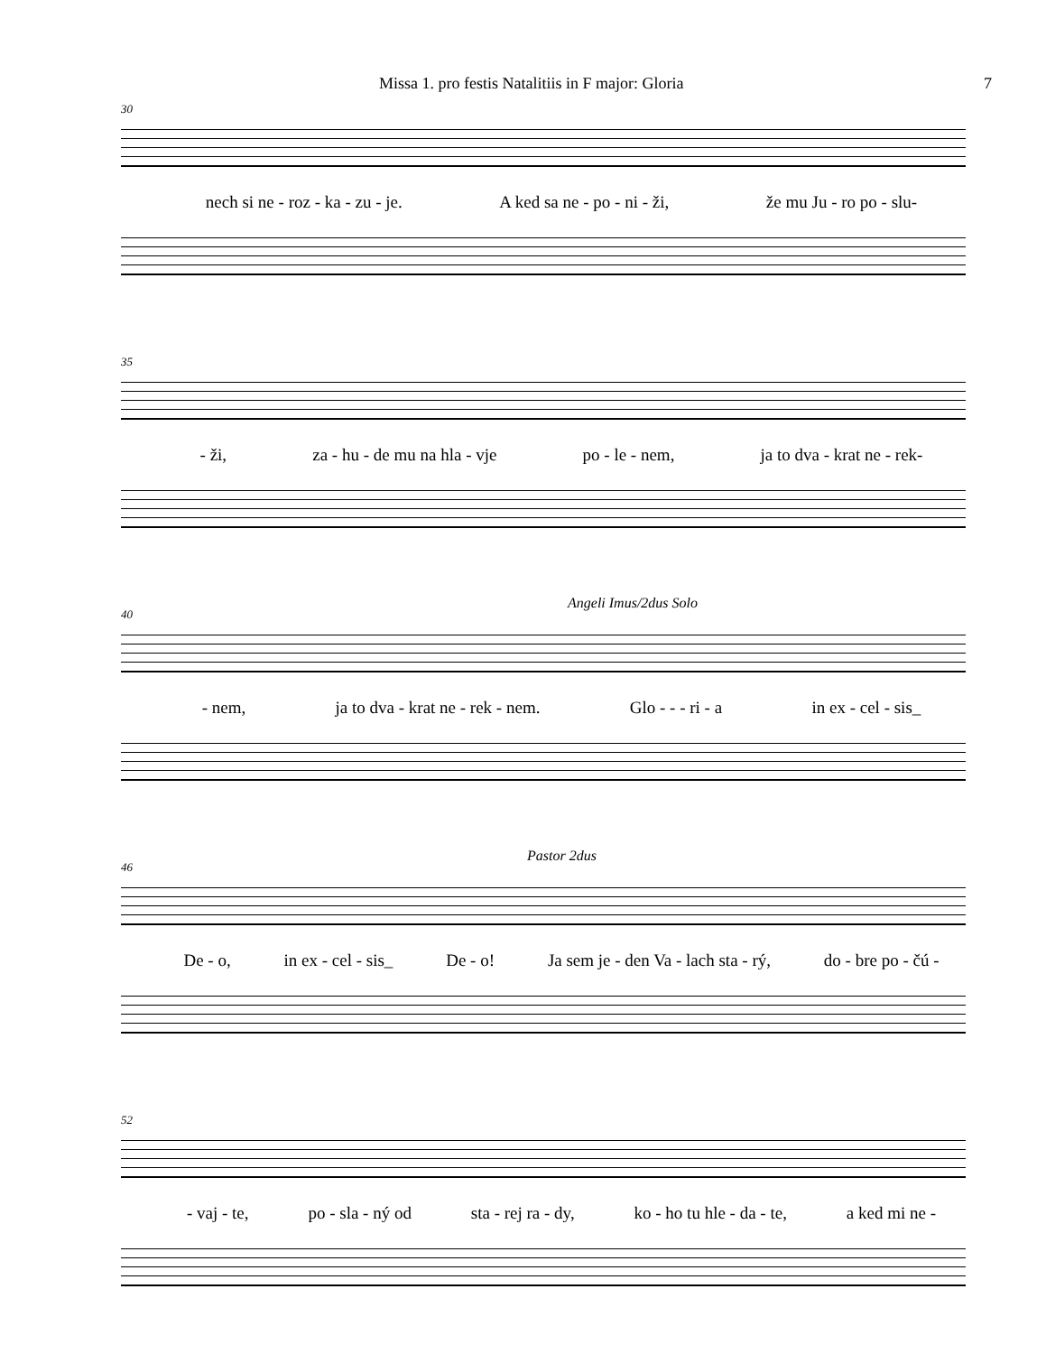Missa 1. pro festis Natalitiis in F major: Gloria 7
30
nech si ne - roz - ka - zu - je. A ked sa ne - po - ni - ži, že mu Ju - ro po - slu-
35
- ži, za - hu - de mu na hla - vje po - le - nem, ja to dva - krat ne - rek-
40
Angeli Imus/2dus Solo
- nem, ja to dva - krat ne - rek - nem. Glo - - - ri - a in ex - cel - sis_
46
Pastor 2dus
De - o, in ex - cel - sis_ De - o! Ja sem je - den Va - lach sta - rý, do - bre po - čú -
52
- vaj - te, po - sla - ný od sta - rej ra - dy, ko - ho tu hle - da - te, a ked mi ne -